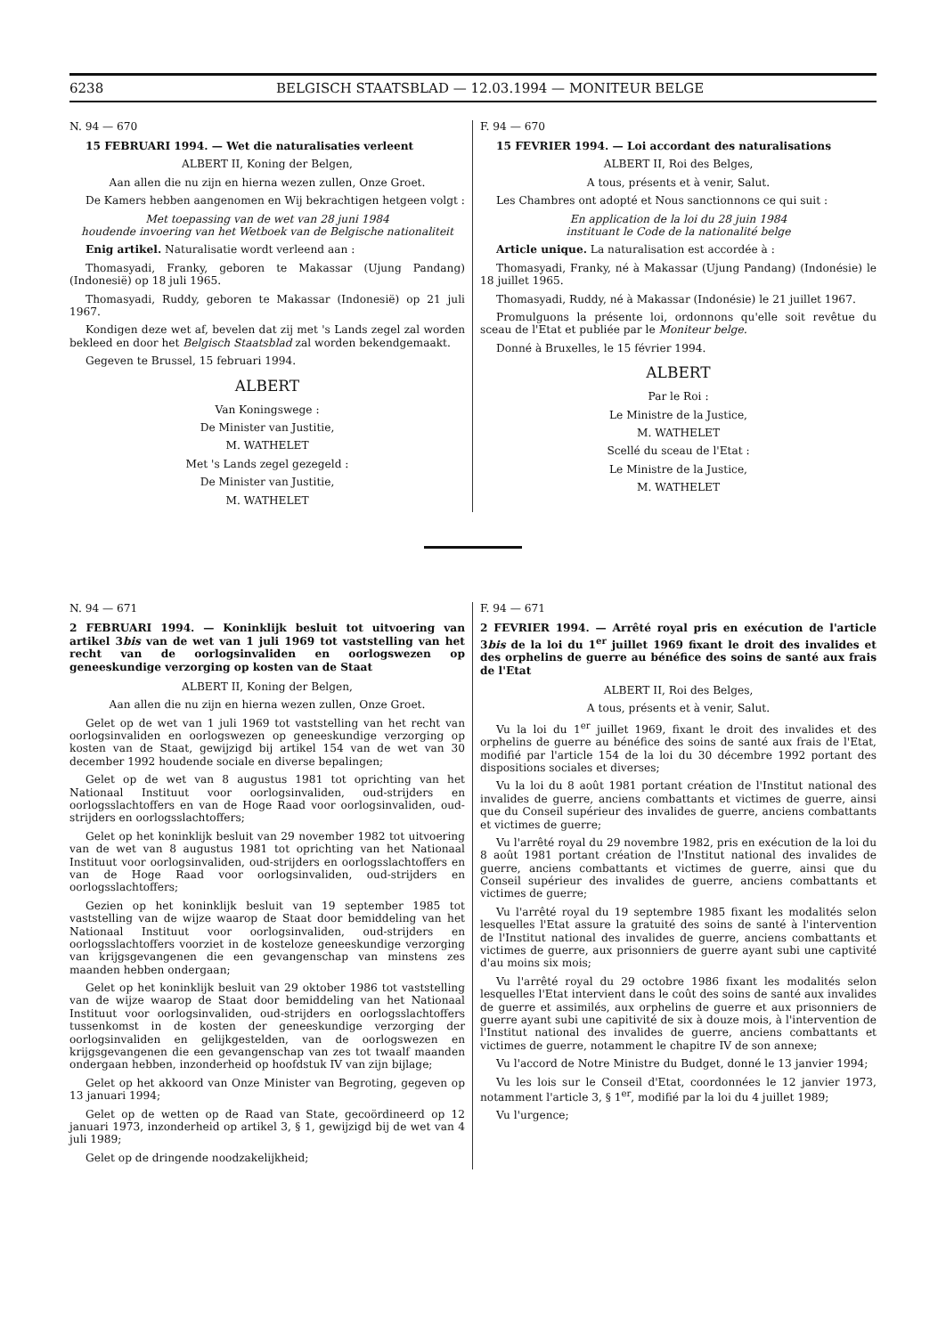6238 BELGISCH STAATSBLAD — 12.03.1994 — MONITEUR BELGE
N. 94 — 670
15 FEBRUARI 1994. — Wet die naturalisaties verleent
ALBERT II, Koning der Belgen,
Aan allen die nu zijn en hierna wezen zullen, Onze Groet.
De Kamers hebben aangenomen en Wij bekrachtigen hetgeen volgt :
Met toepassing van de wet van 28 juni 1984
houdende invoering van het Wetboek van de Belgische nationaliteit
Enig artikel. Naturalisatie wordt verleend aan :
Thomasyadi, Franky, geboren te Makassar (Ujung Pandang) (Indonesië) op 18 juli 1965.
Thomasyadi, Ruddy, geboren te Makassar (Indonesië) op 21 juli 1967.
Kondigen deze wet af, bevelen dat zij met 's Lands zegel zal worden bekleed en door het Belgisch Staatsblad zal worden bekendgemaakt.
Gegeven te Brussel, 15 februari 1994.
ALBERT
Van Koningswege :
De Minister van Justitie,
M. WATHELET
Met 's Lands zegel gezegeld :
De Minister van Justitie,
M. WATHELET
F. 94 — 670
15 FEVRIER 1994. — Loi accordant des naturalisations
ALBERT II, Roi des Belges,
A tous, présents et à venir, Salut.
Les Chambres ont adopté et Nous sanctionnons ce qui suit :
En application de la loi du 28 juin 1984
instituant le Code de la nationalité belge
Article unique. La naturalisation est accordée à :
Thomasyadi, Franky, né à Makassar (Ujung Pandang) (Indonésie) le 18 juillet 1965.
Thomasyadi, Ruddy, né à Makassar (Indonésie) le 21 juillet 1967.
Promulguons la présente loi, ordonnons qu'elle soit revêtue du sceau de l'Etat et publiée par le Moniteur belge.
Donné à Bruxelles, le 15 février 1994.
ALBERT
Par le Roi :
Le Ministre de la Justice,
M. WATHELET
Scellé du sceau de l'Etat :
Le Ministre de la Justice,
M. WATHELET
N. 94 — 671
2 FEBRUARI 1994. — Koninklijk besluit tot uitvoering van artikel 3bis van de wet van 1 juli 1969 tot vaststelling van het recht van de oorlogsinvaliden en oorlogswezen op geneeskundige verzorging op kosten van de Staat
ALBERT II, Koning der Belgen,
Aan allen die nu zijn en hierna wezen zullen, Onze Groet.
Gelet op de wet van 1 juli 1969 tot vaststelling van het recht van oorlogsinvaliden en oorlogswezen op geneeskundige verzorging op kosten van de Staat, gewijzigd bij artikel 154 van de wet van 30 december 1992 houdende sociale en diverse bepalingen;
Gelet op de wet van 8 augustus 1981 tot oprichting van het Nationaal Instituut voor oorlogsinvaliden, oud-strijders en oorlogsslachtoffers en van de Hoge Raad voor oorlogsinvaliden, oud-strijders en oorlogsslachtoffers;
Gelet op het koninklijk besluit van 29 november 1982 tot uitvoering van de wet van 8 augustus 1981 tot oprichting van het Nationaal Instituut voor oorlogsinvaliden, oud-strijders en oorlogsslachtoffers en van de Hoge Raad voor oorlogsinvaliden, oud-strijders en oorlogsslachtoffers;
Gezien op het koninklijk besluit van 19 september 1985 tot vaststelling van de wijze waarop de Staat door bemiddeling van het Nationaal Instituut voor oorlogsinvaliden, oud-strijders en oorlogsslachtoffers voorziet in de kosteloze geneeskundige verzorging van krijgsgevangenen die een gevangenschap van minstens zes maanden hebben ondergaan;
Gelet op het koninklijk besluit van 29 oktober 1986 tot vaststelling van de wijze waarop de Staat door bemiddeling van het Nationaal Instituut voor oorlogsinvaliden, oud-strijders en oorlogsslachtoffers tussenkomst in de kosten der geneeskundige verzorging der oorlogsinvaliden en gelijkgestelden, van de oorlogswezen en krijgsgevangenen die een gevangenschap van zes tot twaalf maanden ondergaan hebben, inzonderheid op hoofdstuk IV van zijn bijlage;
Gelet op het akkoord van Onze Minister van Begroting, gegeven op 13 januari 1994;
Gelet op de wetten op de Raad van State, gecoördineerd op 12 januari 1973, inzonderheid op artikel 3, § 1, gewijzigd bij de wet van 4 juli 1989;
Gelet op de dringende noodzakelijkheid;
F. 94 — 671
2 FEVRIER 1994. — Arrêté royal pris en exécution de l'article 3bis de la loi du 1<sup>er</sup> juillet 1969 fixant le droit des invalides et des orphelins de guerre au bénéfice des soins de santé aux frais de l'Etat
ALBERT II, Roi des Belges,
A tous, présents et à venir, Salut.
Vu la loi du 1<sup>er</sup> juillet 1969, fixant le droit des invalides et des orphelins de guerre au bénéfice des soins de santé aux frais de l'Etat, modifié par l'article 154 de la loi du 30 décembre 1992 portant des dispositions sociales et diverses;
Vu la loi du 8 août 1981 portant création de l'Institut national des invalides de guerre, anciens combattants et victimes de guerre, ainsi que du Conseil supérieur des invalides de guerre, anciens combattants et victimes de guerre;
Vu l'arrêté royal du 29 novembre 1982, pris en exécution de la loi du 8 août 1981 portant création de l'Institut national des invalides de guerre, anciens combattants et victimes de guerre, ainsi que du Conseil supérieur des invalides de guerre, anciens combattants et victimes de guerre;
Vu l'arrêté royal du 19 septembre 1985 fixant les modalités selon lesquelles l'Etat assure la gratuité des soins de santé à l'intervention de l'Institut national des invalides de guerre, anciens combattants et victimes de guerre, aux prisonniers de guerre ayant subi une captivité d'au moins six mois;
Vu l'arrêté royal du 29 octobre 1986 fixant les modalités selon lesquelles l'Etat intervient dans le coût des soins de santé aux invalides de guerre et assimilés, aux orphelins de guerre et aux prisonniers de guerre ayant subi une capitivité de six à douze mois, à l'intervention de l'Institut national des invalides de guerre, anciens combattants et victimes de guerre, notamment le chapitre IV de son annexe;
Vu l'accord de Notre Ministre du Budget, donné le 13 janvier 1994;
Vu les lois sur le Conseil d'Etat, coordonnées le 12 janvier 1973, notamment l'article 3, § 1<sup>er</sup>, modifié par la loi du 4 juillet 1989;
Vu l'urgence;